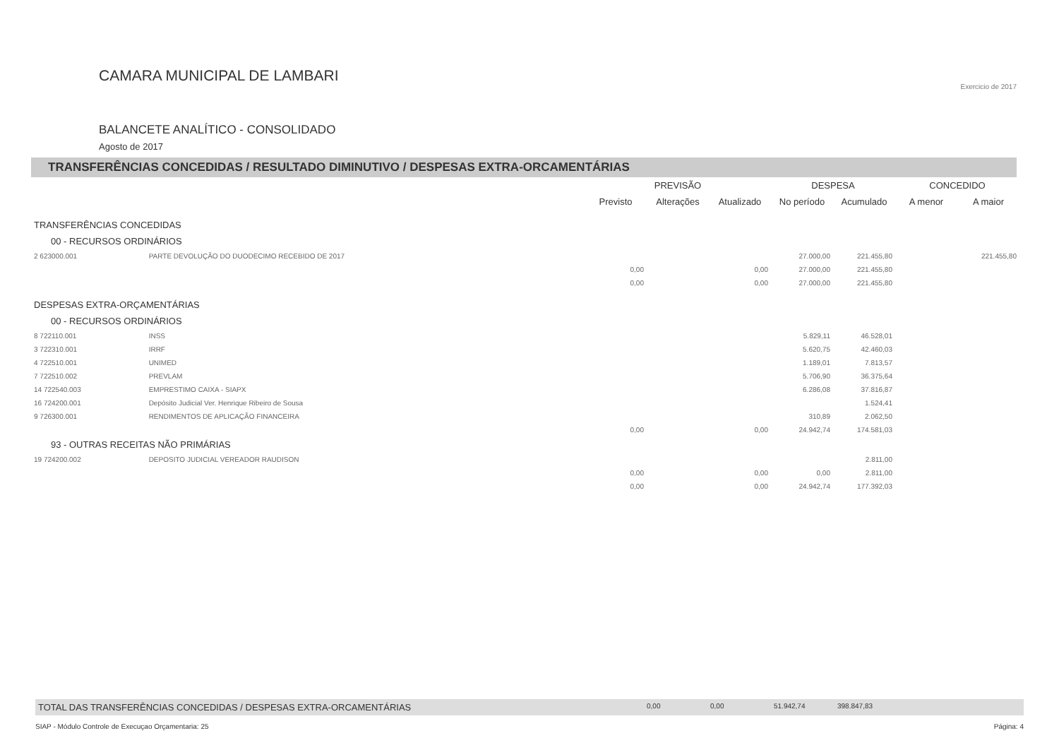CAMARA MUNICIPAL DE LAMBARI
BALANCETE ANALÍTICO - CONSOLIDADO
Agosto de 2017
Exercicio de 2017
TRANSFERÊNCIAS CONCEDIDAS / RESULTADO DIMINUTIVO / DESPESAS EXTRA-ORCAMENTÁRIAS
| | | PREVISÃO | | | DESPESA | | CONCEDIDO | |
| --- | --- | --- | --- | --- | --- | --- | --- | --- |
| | | Previsto | Alterações | Atualizado | No período | Acumulado | A menor | A maior |
| TRANSFERÊNCIAS CONCEDIDAS | | | | | | | | |
| 00 - RECURSOS ORDINÁRIOS | | | | | | | | |
| 2 623000.001 | PARTE DEVOLUÇÃO DO DUODECIMO RECEBIDO DE 2017 | | | | 27.000,00 | 221.455,80 | | 221.455,80 |
| | | 0,00 | | 0,00 | 27.000,00 | 221.455,80 | | |
| | | 0,00 | | 0,00 | 27.000,00 | 221.455,80 | | |
| DESPESAS EXTRA-ORÇAMENTÁRIAS | | | | | | | | |
| 00 - RECURSOS ORDINÁRIOS | | | | | | | | |
| 8 722110.001 | INSS | | | | 5.829,11 | 46.528,01 | | |
| 3 722310.001 | IRRF | | | | 5.620,75 | 42.460,03 | | |
| 4 722510.001 | UNIMED | | | | 1.189,01 | 7.813,57 | | |
| 7 722510.002 | PREVLAM | | | | 5.706,90 | 36.375,64 | | |
| 14 722540.003 | EMPRESTIMO CAIXA - SIAPX | | | | 6.286,08 | 37.816,87 | | |
| 16 724200.001 | Depósito Judicial Ver. Henrique Ribeiro de Sousa | | | | | 1.524,41 | | |
| 9 726300.001 | RENDIMENTOS DE APLICAÇÃO FINANCEIRA | | | | 310,89 | 2.062,50 | | |
| | | 0,00 | | 0,00 | 24.942,74 | 174.581,03 | | |
| 93 - OUTRAS RECEITAS NÃO PRIMÁRIAS | | | | | | | | |
| 19 724200.002 | DEPOSITO JUDICIAL VEREADOR RAUDISON | | | | | 2.811,00 | | |
| | | 0,00 | | 0,00 | 0,00 | 2.811,00 | | |
| | | 0,00 | | 0,00 | 24.942,74 | 177.392,03 | | |
TOTAL DAS TRANSFERÊNCIAS CONCEDIDAS / DESPESAS EXTRA-ORCAMENTÁRIAS 0,00 0,00 51.942,74 398.847,83
SIAP - Módulo Controle de Execuçao Orçamentaria: 25 Página: 4